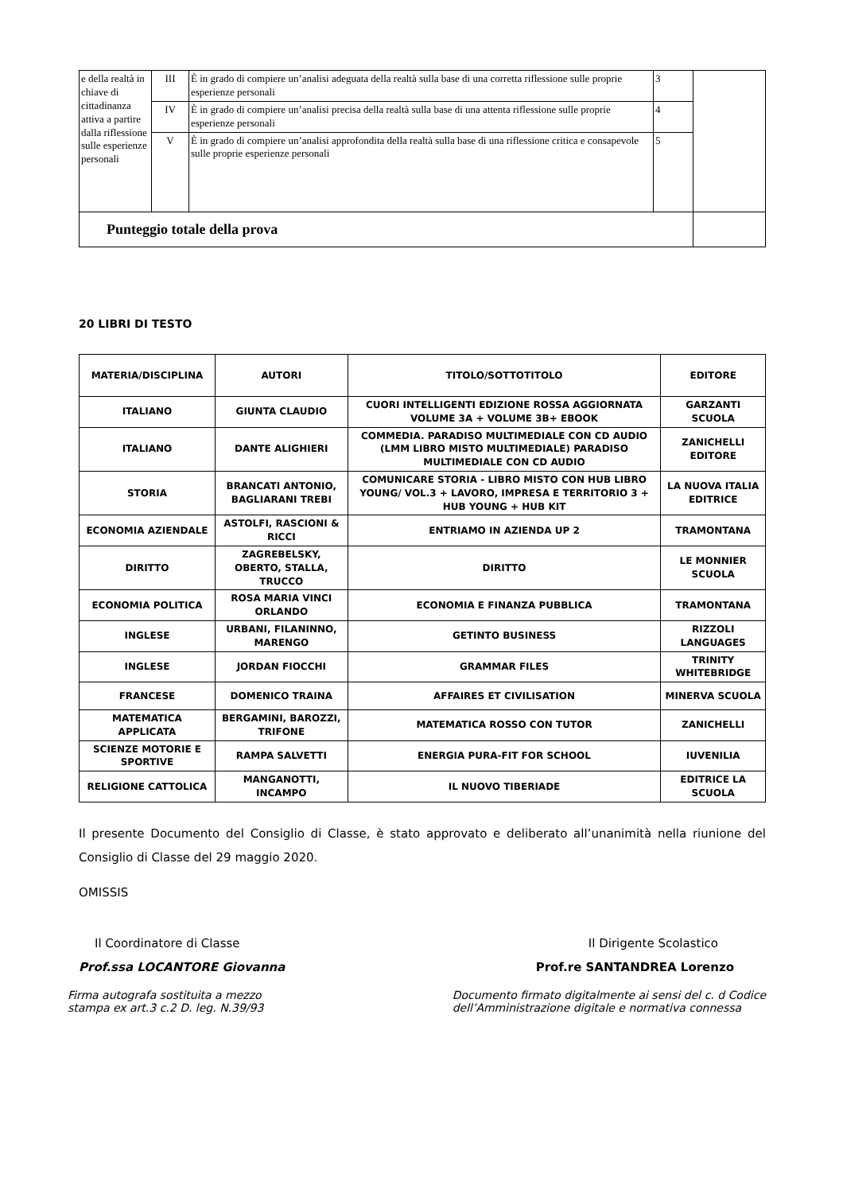| e della realtà in chiave di cittadinanza attiva a partire dalla riflessione sulle esperienze personali | III | È in grado di compiere un’analisi adeguata della realtà sulla base di una corretta riflessione sulle proprie esperienze personali | 3 | |
| | IV | È in grado di compiere un’analisi precisa della realtà sulla base di una attenta riflessione sulle proprie esperienze personali | 4 | |
| | V | È in grado di compiere un’analisi approfondita della realtà sulla base di una riflessione critica e consapevole sulle proprie esperienze personali | 5 | |
| Punteggio totale della prova | | | | |
20 LIBRI DI TESTO
| MATERIA/DISCIPLINA | AUTORI | TITOLO/SOTTOTITOLO | EDITORE |
| --- | --- | --- | --- |
| ITALIANO | GIUNTA CLAUDIO | CUORI INTELLIGENTI EDIZIONE ROSSA AGGIORNATA VOLUME 3A + VOLUME 3B+ EBOOK | GARZANTI SCUOLA |
| ITALIANO | DANTE ALIGHIERI | COMMEDIA. PARADISO MULTIMEDIALE CON CD AUDIO (LMM LIBRO MISTO MULTIMEDIALE) PARADISO MULTIMEDIALE CON CD AUDIO | ZANICHELLI EDITORE |
| STORIA | BRANCATI ANTONIO, BAGLIARANI TREBI | COMUNICARE STORIA - LIBRO MISTO CON HUB LIBRO YOUNG/ VOL.3 + LAVORO, IMPRESA E TERRITORIO 3 + HUB YOUNG + HUB KIT | LA NUOVA ITALIA EDITRICE |
| ECONOMIA AZIENDALE | ASTOLFI, RASCIONI & RICCI | ENTRIAMO IN AZIENDA UP 2 | TRAMONTANA |
| DIRITTO | ZAGREBELSKY, OBERTO, STALLA, TRUCCO | DIRITTO | LE MONNIER SCUOLA |
| ECONOMIA POLITICA | ROSA MARIA VINCI ORLANDO | ECONOMIA E FINANZA PUBBLICA | TRAMONTANA |
| INGLESE | URBANI, FILANINNO, MARENGO | GETINTO BUSINESS | RIZZOLI LANGUAGES |
| INGLESE | JORDAN FIOCCHI | GRAMMAR FILES | TRINITY WHITEBRIDGE |
| FRANCESE | DOMENICO TRAINA | AFFAIRES ET CIVILISATION | MINERVA SCUOLA |
| MATEMATICA APPLICATA | BERGAMINI, BAROZZI, TRIFONE | MATEMATICA ROSSO CON TUTOR | ZANICHELLI |
| SCIENZE MOTORIE E SPORTIVE | RAMPA SALVETTI | ENERGIA PURA-FIT FOR SCHOOL | IUVENILIA |
| RELIGIONE CATTOLICA | MANGANOTTI, INCAMPO | IL NUOVO TIBERIADE | EDITRICE LA SCUOLA |
Il presente Documento del Consiglio di Classe, è stato approvato e deliberato all’unanimità nella riunione del Consiglio di Classe del 29 maggio 2020.
OMISSIS
Il Coordinatore di Classe Il Dirigente Scolastico
Prof.ssa LOCANTORE Giovanna Prof.re SANTANDREA Lorenzo
Firma autografa sostituita a mezzo
stampa ex art.3 c.2 D. leg. N.39/93
Documento firmato digitalmente ai sensi del c. d Codice
dell’Amministrazione digitale e normativa connessa